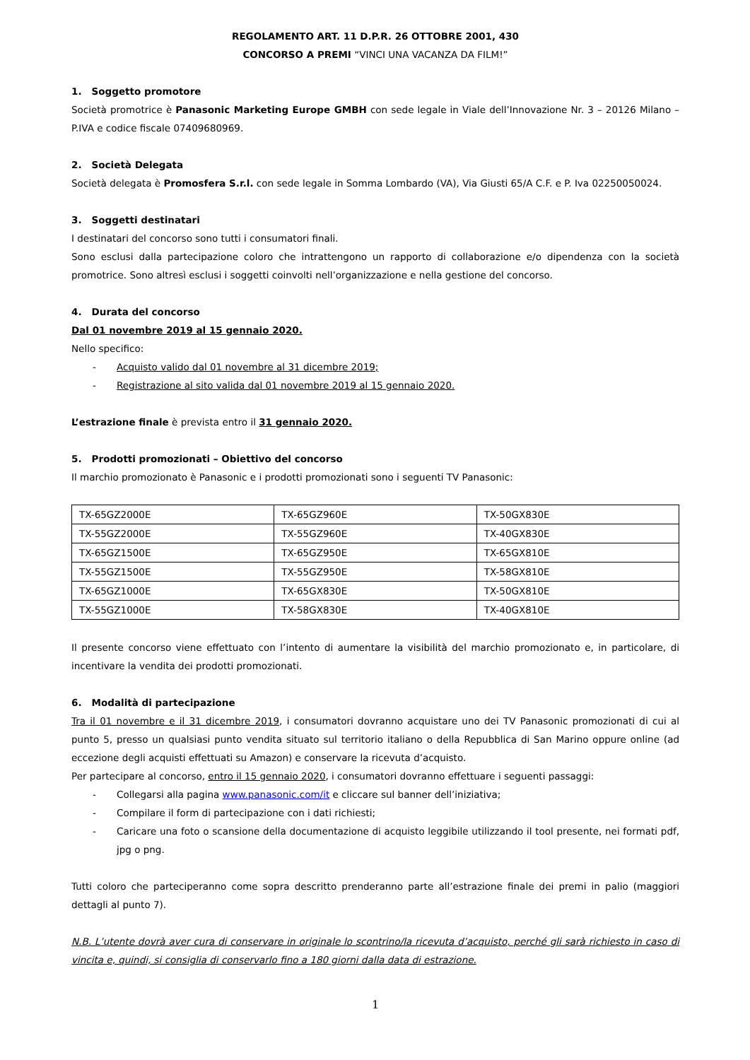REGOLAMENTO ART. 11 D.P.R. 26 OTTOBRE 2001, 430
CONCORSO A PREMI “VINCI UNA VACANZA DA FILM!”
1. Soggetto promotore
Società promotrice è Panasonic Marketing Europe GMBH con sede legale in Viale dell’Innovazione Nr. 3 – 20126 Milano – P.IVA e codice fiscale 07409680969.
2. Società Delegata
Società delegata è Promosfera S.r.l. con sede legale in Somma Lombardo (VA), Via Giusti 65/A C.F. e P. Iva 02250050024.
3. Soggetti destinatari
I destinatari del concorso sono tutti i consumatori finali.
Sono esclusi dalla partecipazione coloro che intrattengono un rapporto di collaborazione e/o dipendenza con la società promotrice. Sono altresì esclusi i soggetti coinvolti nell’organizzazione e nella gestione del concorso.
4. Durata del concorso
Dal 01 novembre 2019 al 15 gennaio 2020.
Nello specifico:
- Acquisto valido dal 01 novembre al 31 dicembre 2019;
- Registrazione al sito valida dal 01 novembre 2019 al 15 gennaio 2020.
L’estrazione finale è prevista entro il 31 gennaio 2020.
5. Prodotti promozionati – Obiettivo del concorso
Il marchio promozionato è Panasonic e i prodotti promozionati sono i seguenti TV Panasonic:
| TX-65GZ2000E | TX-65GZ960E | TX-50GX830E |
| TX-55GZ2000E | TX-55GZ960E | TX-40GX830E |
| TX-65GZ1500E | TX-65GZ950E | TX-65GX810E |
| TX-55GZ1500E | TX-55GZ950E | TX-58GX810E |
| TX-65GZ1000E | TX-65GX830E | TX-50GX810E |
| TX-55GZ1000E | TX-58GX830E | TX-40GX810E |
Il presente concorso viene effettuato con l’intento di aumentare la visibilità del marchio promozionato e, in particolare, di incentivare la vendita dei prodotti promozionati.
6. Modalità di partecipazione
Tra il 01 novembre e il 31 dicembre 2019, i consumatori dovranno acquistare uno dei TV Panasonic promozionati di cui al punto 5, presso un qualsiasi punto vendita situato sul territorio italiano o della Repubblica di San Marino oppure online (ad eccezione degli acquisti effettuati su Amazon) e conservare la ricevuta d’acquisto.
Per partecipare al concorso, entro il 15 gennaio 2020, i consumatori dovranno effettuare i seguenti passaggi:
- Collegarsi alla pagina www.panasonic.com/it e cliccare sul banner dell’iniziativa;
- Compilare il form di partecipazione con i dati richiesti;
- Caricare una foto o scansione della documentazione di acquisto leggibile utilizzando il tool presente, nei formati pdf, jpg o png.
Tutti coloro che parteciperanno come sopra descritto prenderanno parte all’estrazione finale dei premi in palio (maggiori dettagli al punto 7).
N.B. L’utente dovrà aver cura di conservare in originale lo scontrino/la ricevuta d’acquisto, perché gli sarà richiesto in caso di vincita e, quindi, si consiglia di conservarlo fino a 180 giorni dalla data di estrazione.
1